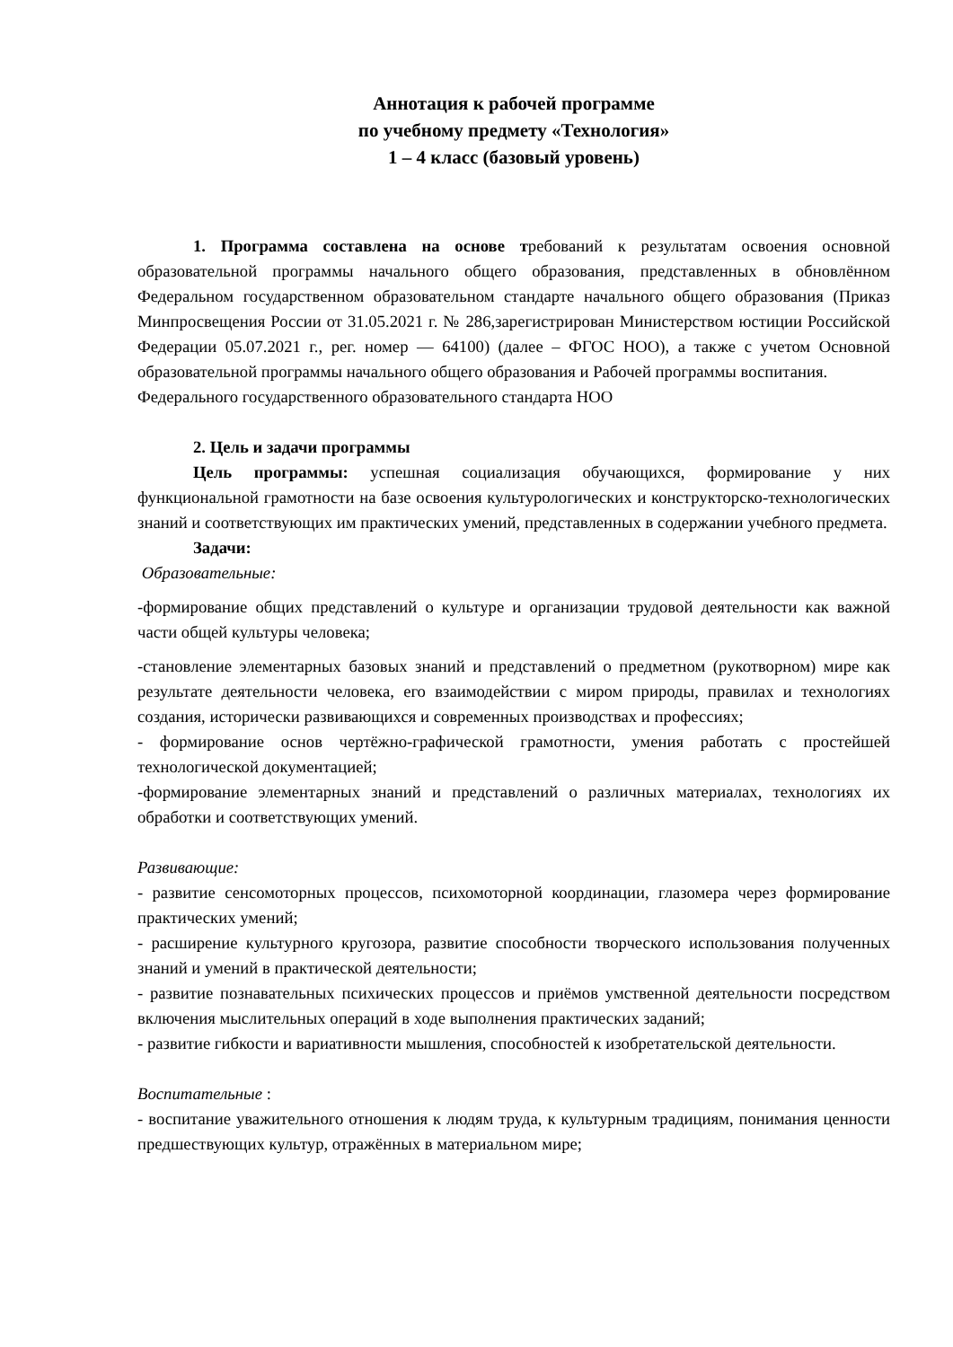Аннотация к рабочей программе
по учебному предмету «Технология»
1 – 4 класс (базовый уровень)
1. Программа составлена на основе требований к результатам освоения основной образовательной программы начального общего образования, представленных в обновлённом Федеральном государственном образовательном стандарте начального общего образования (Приказ Минпросвещения России от 31.05.2021 г. № 286,зарегистрирован Министерством юстиции Российской Федерации 05.07.2021 г., рег. номер — 64100) (далее – ФГОС НОО), а также с учетом Основной образовательной программы начального общего образования и Рабочей программы воспитания.
Федерального государственного образовательного стандарта НОО
2. Цель и задачи программы
Цель программы: успешная социализация обучающихся, формирование у них функциональной грамотности на базе освоения культурологических и конструкторско-технологических знаний и соответствующих им практических умений, представленных в содержании учебного предмета.
Задачи:
Образовательные:
-формирование общих представлений о культуре и организации трудовой деятельности как важной части общей культуры человека;
-становление элементарных базовых знаний и представлений о предметном (рукотворном) мире как результате деятельности человека, его взаимодействии с миром природы, правилах и технологиях создания, исторически развивающихся и современных производствах и профессиях;
- формирование основ чертёжно-графической грамотности, умения работать с простейшей технологической документацией;
-формирование элементарных знаний и представлений о различных материалах, технологиях их обработки и соответствующих умений.
Развивающие:
- развитие сенсомоторных процессов, психомоторной координации, глазомера через формирование практических умений;
- расширение культурного кругозора, развитие способности творческого использования полученных знаний и умений в практической деятельности;
- развитие познавательных психических процессов и приёмов умственной деятельности посредством включения мыслительных операций в ходе выполнения практических заданий;
- развитие гибкости и вариативности мышления, способностей к изобретательской деятельности.
Воспитательные :
- воспитание уважительного отношения к людям труда, к культурным традициям, понимания ценности предшествующих культур, отражённых в материальном мире;